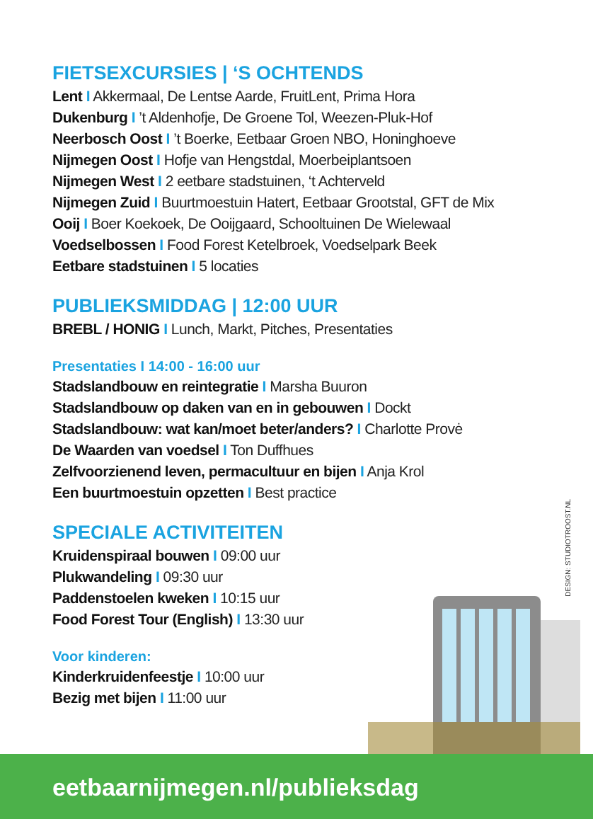FIETSEXCURSIES | ‘S OCHTENDS
Lent I Akkermaal, De Lentse Aarde, FruitLent, Prima Hora
Dukenburg I ’t Aldenhofje, De Groene Tol, Weezen-Pluk-Hof
Neerbosch Oost I ’t Boerke, Eetbaar Groen NBO, Honinghoeve
Nijmegen Oost I Hofje van Hengstdal, Moerbeiplantsoen
Nijmegen West I 2 eetbare stadstuinen, ‘t Achterveld
Nijmegen Zuid I Buurtmoestuin Hatert, Eetbaar Grootstal, GFT de Mix
Ooij I Boer Koekoek, De Ooijgaard, Schooltuinen De Wielewaal
Voedselbossen I Food Forest Ketelbroek, Voedselpark Beek
Eetbare stadstuinen I 5 locaties
PUBLIEKSMIDDAG | 12:00 UUR
BREBL / HONIG I Lunch, Markt, Pitches, Presentaties
Presentaties I 14:00 - 16:00 uur
Stadslandbouw en reintegratie I Marsha Buuron
Stadslandbouw op daken van en in gebouwen I Dockt
Stadslandbouw: wat kan/moet beter/anders? I Charlotte Provė
De Waarden van voedsel I Ton Duffhues
Zelfvoorzienend leven, permacultuur en bijen I Anja Krol
Een buurtmoestuin opzetten I Best practice
SPECIALE ACTIVITEITEN
Kruidenspiraal bouwen I 09:00 uur
Plukwandeling I 09:30 uur
Paddenstoelen kweken I 10:15 uur
Food Forest Tour (English) I 13:30 uur
Voor kinderen:
Kinderkruidenfeestje I 10:00 uur
Bezig met bijen I 11:00 uur
DESIGN: STUDIOTROOST.NL
eetbaarnijmegen.nl/publieksdag